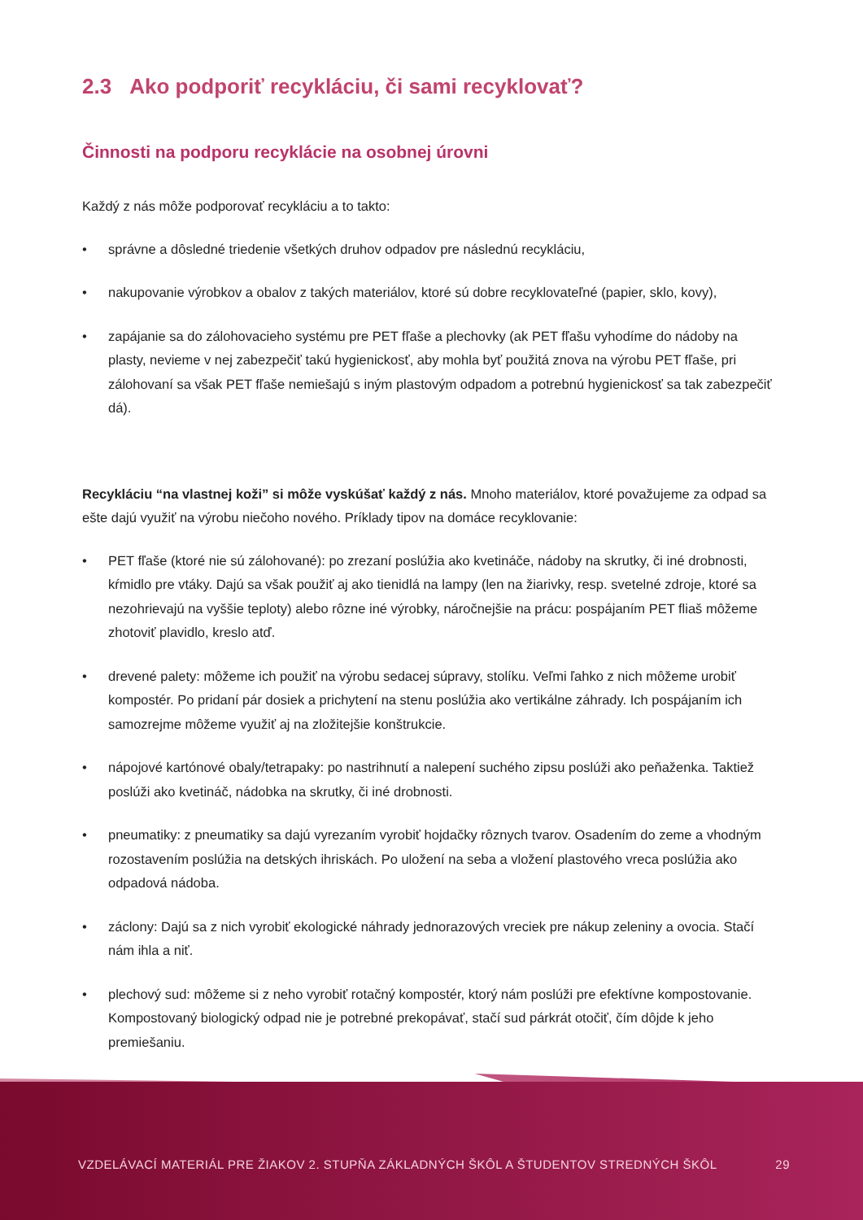2.3 Ako podporiť recykláciu, či sami recyklovať?
Činnosti na podporu recyklácie na osobnej úrovni
Každý z nás môže podporovať recykláciu a to takto:
• správne a dôsledné triedenie všetkých druhov odpadov pre následnú recykláciu,
• nakupovanie výrobkov a obalov z takých materiálov, ktoré sú dobre recyklovateľné (papier, sklo, kovy),
• zapájanie sa do zálohovacieho systému pre PET fľaše a plechovky (ak PET fľašu vyhodíme do nádoby na plasty, nevieme v nej zabezpečiť takú hygienickosť, aby mohla byť použitá znova na výrobu PET fľaše, pri zálohovaní sa však PET fľaše nemiešajú s iným plastovým odpadom a potrebnú hygienickosť sa tak zabezpečiť dá).
Recykláciu “na vlastnej koži” si môže vyskúšať každý z nás. Mnoho materiálov, ktoré považujeme za odpad sa ešte dajú využiť na výrobu niečoho nového. Príklady tipov na domáce recyklovanie:
• PET fľaše (ktoré nie sú zálohované): po zrezaní poslúžia ako kvetináče, nádoby na skrutky, či iné drobnosti, kŕmidlo pre vtáky. Dajú sa však použiť aj ako tienidlá na lampy (len na žiarivky, resp. svetelné zdroje, ktoré sa nezohrievajú na vyššie teploty) alebo rôzne iné výrobky, náročnejšie na prácu: pospájaním PET fliaš môžeme zhotoviť plavidlo, kreslo atď.
• drevené palety: môžeme ich použiť na výrobu sedacej súpravy, stolíku. Veľmi ľahko z nich môžeme urobiť kompostér. Po pridaní pár dosiek a prichytení na stenu poslúžia ako vertikálne záhrady. Ich pospájaním ich samozrejme môžeme využiť aj na zložitejšie konštrukcie.
• nápojové kartónové obaly/tetrapaky: po nastrihnutí a nalepení suchého zipsu poslúži ako peňaženka. Taktiež poslúži ako kvetináč, nádobka na skrutky, či iné drobnosti.
• pneumatiky: z pneumatiky sa dajú vyrezaním vyrobiť hojdačky rôznych tvarov. Osadením do zeme a vhodným rozostavením poslúžia na detských ihriskách. Po uložení na seba a vložení plastového vreca poslúžia ako odpadová nádoba.
• záclony: Dajú sa z nich vyrobiť ekologické náhrady jednorazových vreciek pre nákup zeleniny a ovocia. Stačí nám ihla a niť.
• plechový sud: môžeme si z neho vyrobiť rotačný kompostér, ktorý nám poslúži pre efektívne kompostovanie. Kompostovaný biologický odpad nie je potrebné prekopávať, stačí sud párkrát otočiť, čím dôjde k jeho premiešaniu.
VZDELÁVACÍ MATERIÁL PRE ŽIAKOV 2. STUPŇA ZÁKLADNÝCH ŠKÔL A ŠTUDENTOV STREDNÝCH ŠKÔL 29